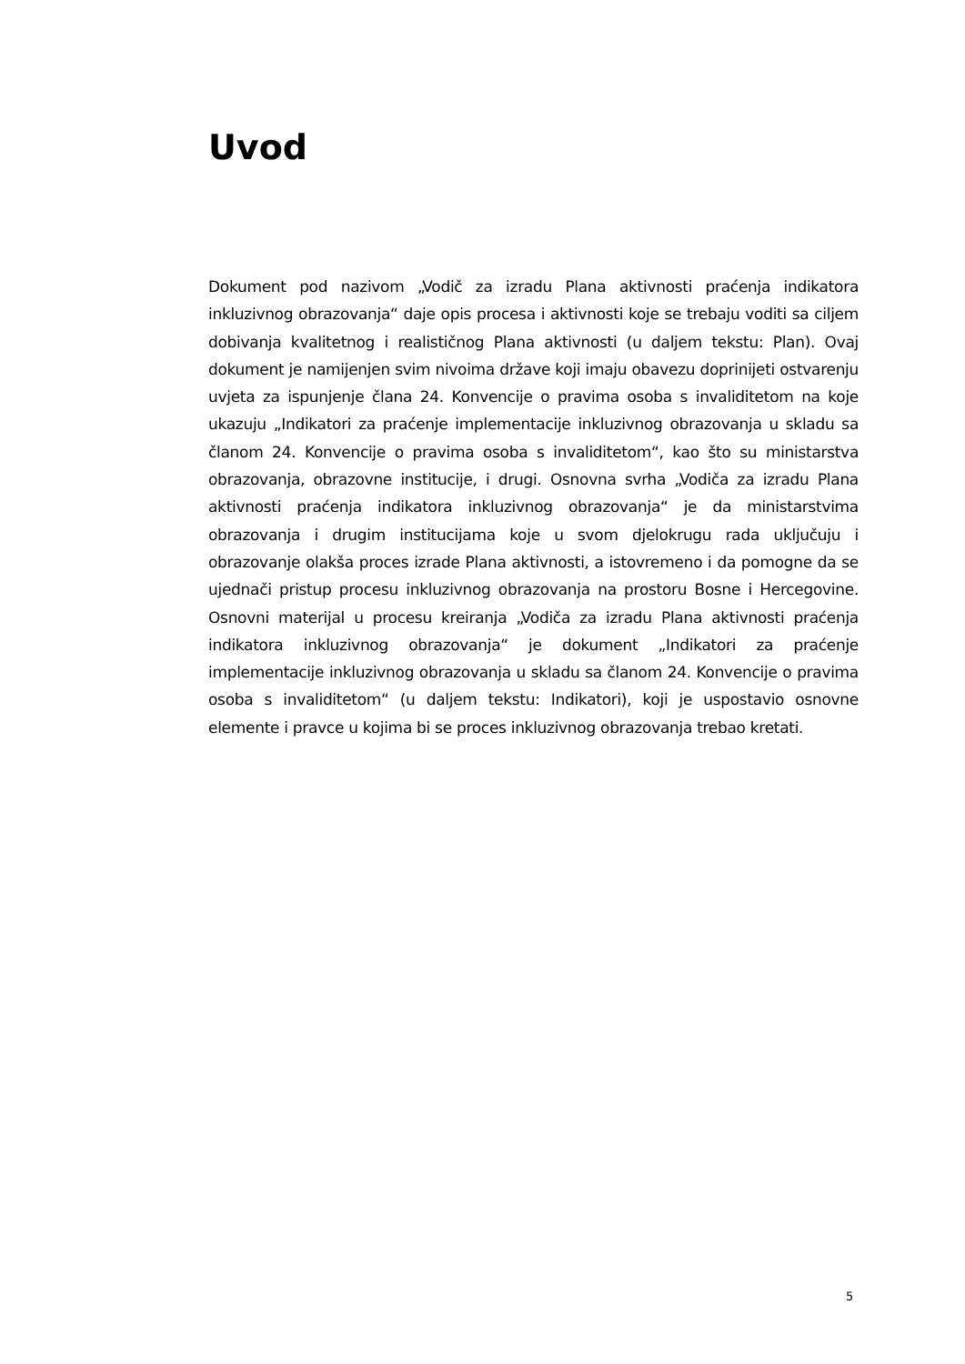Uvod
Dokument pod nazivom „Vodič za izradu Plana aktivnosti praćenja indikatora inkluzivnog obrazovanja“ daje opis procesa i aktivnosti koje se trebaju voditi sa ciljem dobivanja kvalitetnog i realističnog Plana aktivnosti (u daljem tekstu: Plan). Ovaj dokument je namijenjen svim nivoima države koji imaju obavezu doprinijeti ostvarenju uvjeta za ispunjenje člana 24. Konvencije o pravima osoba s invaliditetom na koje ukazuju „Indikatori za praćenje implementacije inkluzivnog obrazovanja u skladu sa članom 24. Konvencije o pravima osoba s invaliditetom“, kao što su ministarstva obrazovanja, obrazovne institucije, i drugi. Osnovna svrha „Vodiča za izradu Plana aktivnosti praćenja indikatora inkluzivnog obrazovanja“ je da ministarstvima obrazovanja i drugim institucijama koje u svom djelokrugu rada uključuju i obrazovanje olakša proces izrade Plana aktivnosti, a istovremeno i da pomogne da se ujednači pristup procesu inkluzivnog obrazovanja na prostoru Bosne i Hercegovine. Osnovni materijal u procesu kreiranja „Vodiča za izradu Plana aktivnosti praćenja indikatora inkluzivnog obrazovanja“ je dokument „Indikatori za praćenje implementacije inkluzivnog obrazovanja u skladu sa članom 24. Konvencije o pravima osoba s invaliditetom“ (u daljem tekstu: Indikatori), koji je uspostavio osnovne elemente i pravce u kojima bi se proces inkluzivnog obrazovanja trebao kretati.
5